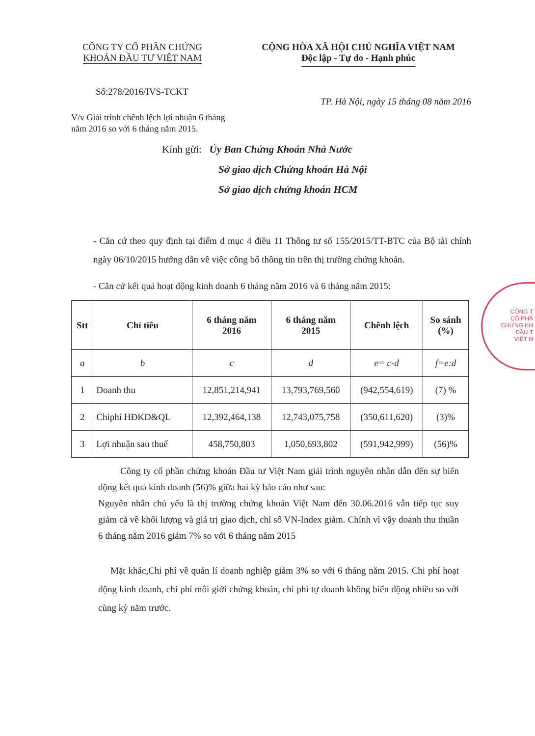CÔNG TY CỔ PHẦN CHỨNG KHOÁN ĐẦU TƯ VIỆT NAM
CỘNG HÒA XÃ HỘI CHỦ NGHĨA VIỆT NAM
Độc lập - Tự do - Hạnh phúc
Số:278/2016/IVS-TCKT
TP. Hà Nội, ngày 15 tháng 08 năm 2016
V/v Giải trình chênh lệch lợi nhuận 6 tháng năm 2016 so với 6 tháng năm 2015.
Kính gửi: Ủy Ban Chứng Khoán Nhà Nước
Sở giao dịch Chứng khoán Hà Nội
Sở giao dịch chứng khoán HCM
- Căn cứ theo quy định tại điểm d mục 4 điều 11 Thông tư số 155/2015/TT-BTC của Bộ tài chính ngày 06/10/2015 hướng dẫn về việc công bố thông tin trên thị trường chứng khoán.
- Căn cứ kết quả hoạt động kinh doanh 6 tháng năm 2016 và 6 tháng năm 2015:
| Stt | Chỉ tiêu | 6 tháng năm 2016 | 6 tháng năm 2015 | Chênh lệch | So sánh (%) |
| --- | --- | --- | --- | --- | --- |
| a | b | c | d | e= c-d | f=e:d |
| 1 | Doanh thu | 12,851,214,941 | 13,793,769,560 | (942,554,619) | (7) % |
| 2 | Chiphí HĐKD&QL | 12,392,464,138 | 12,743,075,758 | (350,611,620) | (3)% |
| 3 | Lợi nhuận sau thuế | 458,750,803 | 1,050,693,802 | (591,942,999) | (56)% |
Công ty cổ phần chứng khoán Đầu tư Việt Nam giải trình nguyên nhân dẫn đến sự biến động kết quả kinh doanh (56)% giữa hai kỳ báo cáo như sau:
Nguyên nhân chủ yếu là thị trường chứng khoán Việt Nam đến 30.06.2016 vẫn tiếp tục suy giảm cả về khối lượng và giá trị giao dịch, chỉ số VN-Index giảm. Chính vì vậy doanh thu thuần 6 tháng năm 2016 giảm 7% so với 6 tháng năm 2015
Mặt khác,Chi phí về quản lí doanh nghiệp giảm 3% so với 6 tháng năm 2015. Chi phí hoạt động kinh doanh, chi phí môi giới chứng khoán, chi phí tự doanh không biến động nhiều so với cùng kỳ năm trước.
CÔNG T
CỔ PHẦ
CHỨNG KH
ĐẦU T
VIỆT N